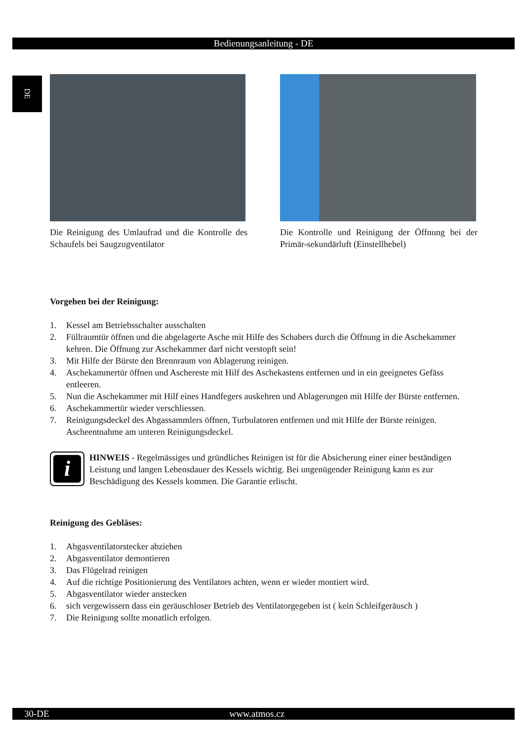Bedienungsanleitung - DE
DE
Die Reinigung des Umlaufrad und die Kontrolle des Schaufels bei Saugzugventilator
Die Kontrolle und Reinigung der Öffnung bei der Primär-sekundärluft (Einstellhebel)
Vorgehen bei der Reinigung:
1. Kessel am Betriebsschalter ausschalten
2. Füllraumtür öffnen und die abgelagerte Asche mit Hilfe des Schabers durch die Öffnung in die Aschekammer kehren. Die Öffnung zur Aschekammer darf nicht verstopft sein!
3. Mit Hilfe der Bürste den Brennraum von Ablagerung reinigen.
4. Aschekammertür öffnen und Aschereste mit Hilf des Aschekastens entfernen und in ein geeignetes Gefäss entleeren.
5. Nun die Aschekammer mit Hilf eines Handfegers auskehren und Ablagerungen mit Hilfe der Bürste entfernen.
6. Aschekammertür wieder verschliessen.
7. Reinigungsdeckel des Abgassammlers öffnen, Turbulatoren entfernen und mit Hilfe der Bürste reinigen. Ascheentnahme am unteren Reinigungsdeckel.
i
HINWEIS - Regelmässiges und gründliches Reinigen ist für die Absicherung einer einer beständigen Leistung und langen Lebensdauer des Kessels wichtig. Bei ungenügender Reinigung kann es zur Beschädigung des Kessels kommen. Die Garantie erlischt.
Reinigung des Gebläses:
1. Abgasventilatorstecker abziehen
2. Abgasventilator demontieren
3. Das Flügelrad reinigen
4. Auf die richtige Positionierung des Ventilators achten, wenn er wieder montiert wird.
5. Abgasventilator wieder anstecken
6. sich vergewissern dass ein geräuschloser Betrieb des Ventilatorgegeben ist ( kein Schleifgeräusch )
7. Die Reinigung sollte monatlich erfolgen.
30-DE www.atmos.cz